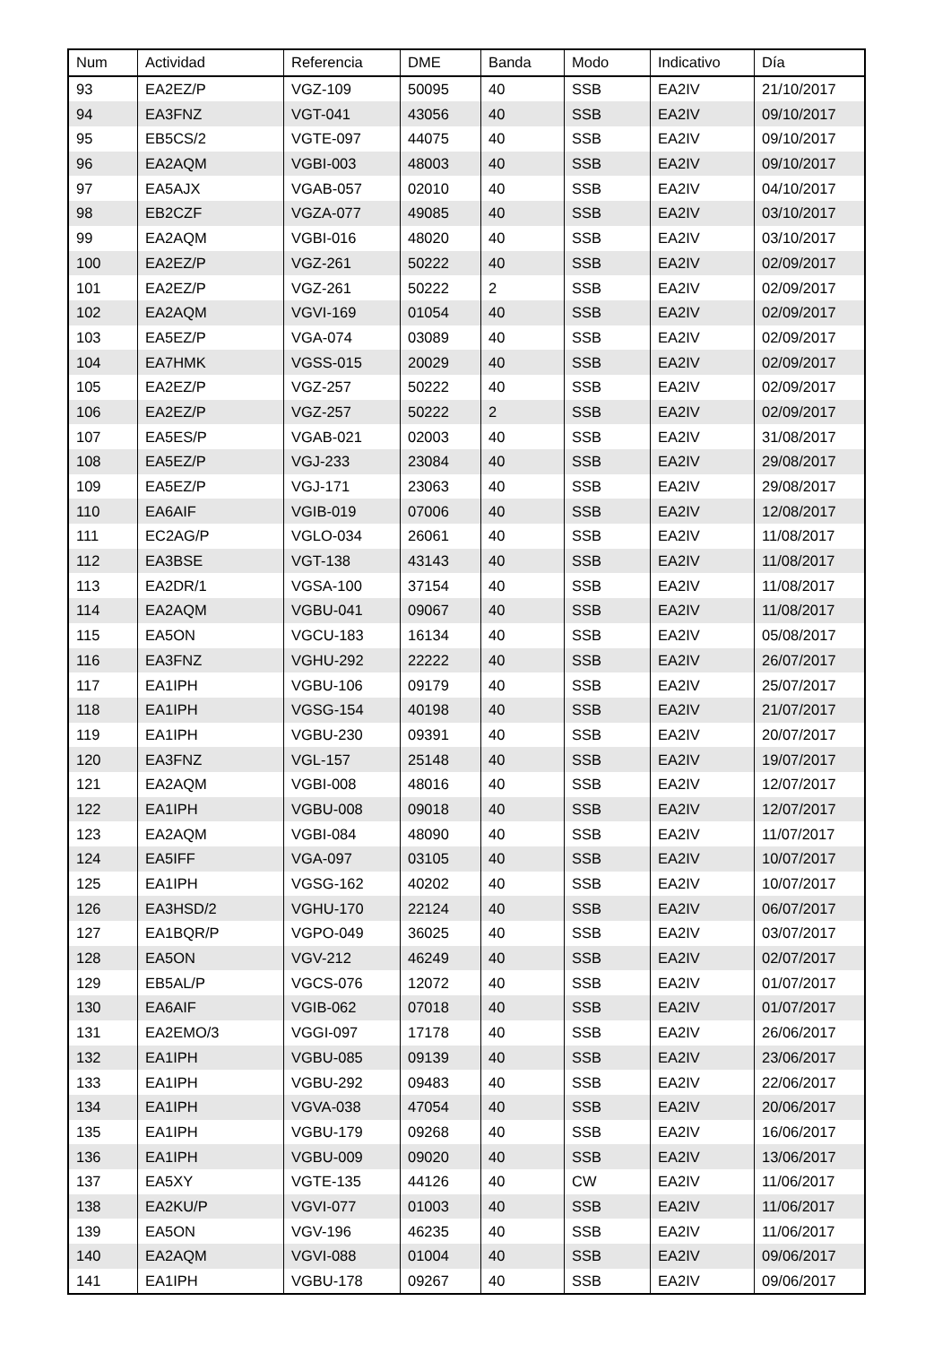| Num | Actividad | Referencia | DME | Banda | Modo | Indicativo | Día |
| --- | --- | --- | --- | --- | --- | --- | --- |
| 93 | EA2EZ/P | VGZ-109 | 50095 | 40 | SSB | EA2IV | 21/10/2017 |
| 94 | EA3FNZ | VGT-041 | 43056 | 40 | SSB | EA2IV | 09/10/2017 |
| 95 | EB5CS/2 | VGTE-097 | 44075 | 40 | SSB | EA2IV | 09/10/2017 |
| 96 | EA2AQM | VGBI-003 | 48003 | 40 | SSB | EA2IV | 09/10/2017 |
| 97 | EA5AJX | VGAB-057 | 02010 | 40 | SSB | EA2IV | 04/10/2017 |
| 98 | EB2CZF | VGZA-077 | 49085 | 40 | SSB | EA2IV | 03/10/2017 |
| 99 | EA2AQM | VGBI-016 | 48020 | 40 | SSB | EA2IV | 03/10/2017 |
| 100 | EA2EZ/P | VGZ-261 | 50222 | 40 | SSB | EA2IV | 02/09/2017 |
| 101 | EA2EZ/P | VGZ-261 | 50222 | 2 | SSB | EA2IV | 02/09/2017 |
| 102 | EA2AQM | VGVI-169 | 01054 | 40 | SSB | EA2IV | 02/09/2017 |
| 103 | EA5EZ/P | VGA-074 | 03089 | 40 | SSB | EA2IV | 02/09/2017 |
| 104 | EA7HMK | VGSS-015 | 20029 | 40 | SSB | EA2IV | 02/09/2017 |
| 105 | EA2EZ/P | VGZ-257 | 50222 | 40 | SSB | EA2IV | 02/09/2017 |
| 106 | EA2EZ/P | VGZ-257 | 50222 | 2 | SSB | EA2IV | 02/09/2017 |
| 107 | EA5ES/P | VGAB-021 | 02003 | 40 | SSB | EA2IV | 31/08/2017 |
| 108 | EA5EZ/P | VGJ-233 | 23084 | 40 | SSB | EA2IV | 29/08/2017 |
| 109 | EA5EZ/P | VGJ-171 | 23063 | 40 | SSB | EA2IV | 29/08/2017 |
| 110 | EA6AIF | VGIB-019 | 07006 | 40 | SSB | EA2IV | 12/08/2017 |
| 111 | EC2AG/P | VGLO-034 | 26061 | 40 | SSB | EA2IV | 11/08/2017 |
| 112 | EA3BSE | VGT-138 | 43143 | 40 | SSB | EA2IV | 11/08/2017 |
| 113 | EA2DR/1 | VGSA-100 | 37154 | 40 | SSB | EA2IV | 11/08/2017 |
| 114 | EA2AQM | VGBU-041 | 09067 | 40 | SSB | EA2IV | 11/08/2017 |
| 115 | EA5ON | VGCU-183 | 16134 | 40 | SSB | EA2IV | 05/08/2017 |
| 116 | EA3FNZ | VGHU-292 | 22222 | 40 | SSB | EA2IV | 26/07/2017 |
| 117 | EA1IPH | VGBU-106 | 09179 | 40 | SSB | EA2IV | 25/07/2017 |
| 118 | EA1IPH | VGSG-154 | 40198 | 40 | SSB | EA2IV | 21/07/2017 |
| 119 | EA1IPH | VGBU-230 | 09391 | 40 | SSB | EA2IV | 20/07/2017 |
| 120 | EA3FNZ | VGL-157 | 25148 | 40 | SSB | EA2IV | 19/07/2017 |
| 121 | EA2AQM | VGBI-008 | 48016 | 40 | SSB | EA2IV | 12/07/2017 |
| 122 | EA1IPH | VGBU-008 | 09018 | 40 | SSB | EA2IV | 12/07/2017 |
| 123 | EA2AQM | VGBI-084 | 48090 | 40 | SSB | EA2IV | 11/07/2017 |
| 124 | EA5IFF | VGA-097 | 03105 | 40 | SSB | EA2IV | 10/07/2017 |
| 125 | EA1IPH | VGSG-162 | 40202 | 40 | SSB | EA2IV | 10/07/2017 |
| 126 | EA3HSD/2 | VGHU-170 | 22124 | 40 | SSB | EA2IV | 06/07/2017 |
| 127 | EA1BQR/P | VGPO-049 | 36025 | 40 | SSB | EA2IV | 03/07/2017 |
| 128 | EA5ON | VGV-212 | 46249 | 40 | SSB | EA2IV | 02/07/2017 |
| 129 | EB5AL/P | VGCS-076 | 12072 | 40 | SSB | EA2IV | 01/07/2017 |
| 130 | EA6AIF | VGIB-062 | 07018 | 40 | SSB | EA2IV | 01/07/2017 |
| 131 | EA2EMO/3 | VGGI-097 | 17178 | 40 | SSB | EA2IV | 26/06/2017 |
| 132 | EA1IPH | VGBU-085 | 09139 | 40 | SSB | EA2IV | 23/06/2017 |
| 133 | EA1IPH | VGBU-292 | 09483 | 40 | SSB | EA2IV | 22/06/2017 |
| 134 | EA1IPH | VGVA-038 | 47054 | 40 | SSB | EA2IV | 20/06/2017 |
| 135 | EA1IPH | VGBU-179 | 09268 | 40 | SSB | EA2IV | 16/06/2017 |
| 136 | EA1IPH | VGBU-009 | 09020 | 40 | SSB | EA2IV | 13/06/2017 |
| 137 | EA5XY | VGTE-135 | 44126 | 40 | CW | EA2IV | 11/06/2017 |
| 138 | EA2KU/P | VGVI-077 | 01003 | 40 | SSB | EA2IV | 11/06/2017 |
| 139 | EA5ON | VGV-196 | 46235 | 40 | SSB | EA2IV | 11/06/2017 |
| 140 | EA2AQM | VGVI-088 | 01004 | 40 | SSB | EA2IV | 09/06/2017 |
| 141 | EA1IPH | VGBU-178 | 09267 | 40 | SSB | EA2IV | 09/06/2017 |